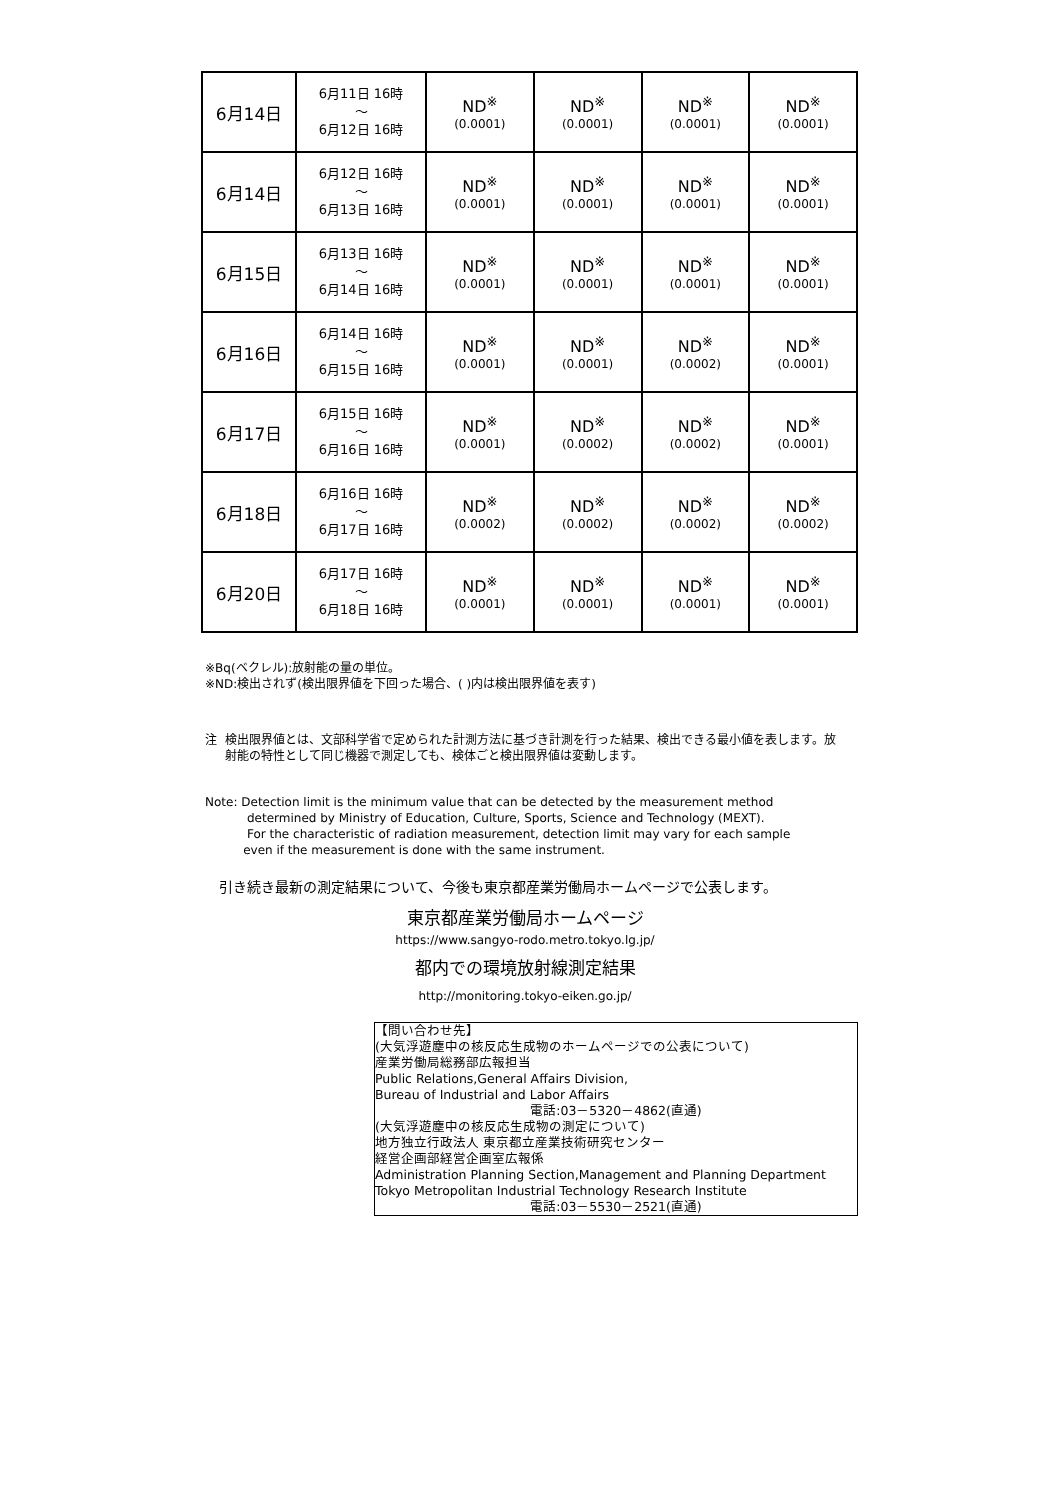| 6月14日 | 6月11日 16時 ～ 6月12日 16時 | ND<sup>※</sup> (0.0001) | ND<sup>※</sup> (0.0001) | ND<sup>※</sup> (0.0001) | ND<sup>※</sup> (0.0001) |
| 6月14日 | 6月12日 16時 ～ 6月13日 16時 | ND<sup>※</sup> (0.0001) | ND<sup>※</sup> (0.0001) | ND<sup>※</sup> (0.0001) | ND<sup>※</sup> (0.0001) |
| 6月15日 | 6月13日 16時 ～ 6月14日 16時 | ND<sup>※</sup> (0.0001) | ND<sup>※</sup> (0.0001) | ND<sup>※</sup> (0.0001) | ND<sup>※</sup> (0.0001) |
| 6月16日 | 6月14日 16時 ～ 6月15日 16時 | ND<sup>※</sup> (0.0001) | ND<sup>※</sup> (0.0001) | ND<sup>※</sup> (0.0002) | ND<sup>※</sup> (0.0001) |
| 6月17日 | 6月15日 16時 ～ 6月16日 16時 | ND<sup>※</sup> (0.0001) | ND<sup>※</sup> (0.0002) | ND<sup>※</sup> (0.0002) | ND<sup>※</sup> (0.0001) |
| 6月18日 | 6月16日 16時 ～ 6月17日 16時 | ND<sup>※</sup> (0.0002) | ND<sup>※</sup> (0.0002) | ND<sup>※</sup> (0.0002) | ND<sup>※</sup> (0.0002) |
| 6月20日 | 6月17日 16時 ～ 6月18日 16時 | ND<sup>※</sup> (0.0001) | ND<sup>※</sup> (0.0001) | ND<sup>※</sup> (0.0001) | ND<sup>※</sup> (0.0001) |
※Bq(ベクレル):放射能の量の単位。
※ND:検出されず(検出限界値を下回った場合、( )内は検出限界値を表す)
注 検出限界値とは、文部科学省で定められた計測方法に基づき計測を行った結果、検出できる最小値を表します。放射能の特性として同じ機器で測定しても、検体ごと検出限界値は変動します。
Note: Detection limit is the minimum value that can be detected by the measurement method
determined by Ministry of Education, Culture, Sports, Science and Technology (MEXT).
For the characteristic of radiation measurement, detection limit may vary for each sample
even if the measurement is done with the same instrument.
　引き続き最新の測定結果について、今後も東京都産業労働局ホームページで公表します。
東京都産業労働局ホームページ
https://www.sangyo-rodo.metro.tokyo.lg.jp/
都内での環境放射線測定結果
http://monitoring.tokyo-eiken.go.jp/
【問い合わせ先】
(大気浮遊塵中の核反応生成物のホームページでの公表について)
産業労働局総務部広報担当
Public Relations,General Affairs Division,
Bureau of Industrial and Labor Affairs
電話:03－5320－4862(直通)
(大気浮遊塵中の核反応生成物の測定について)
地方独立行政法人 東京都立産業技術研究センター
経営企画部経営企画室広報係
Administration Planning Section,Management and Planning Department
Tokyo Metropolitan Industrial Technology Research Institute
電話:03－5530－2521(直通)